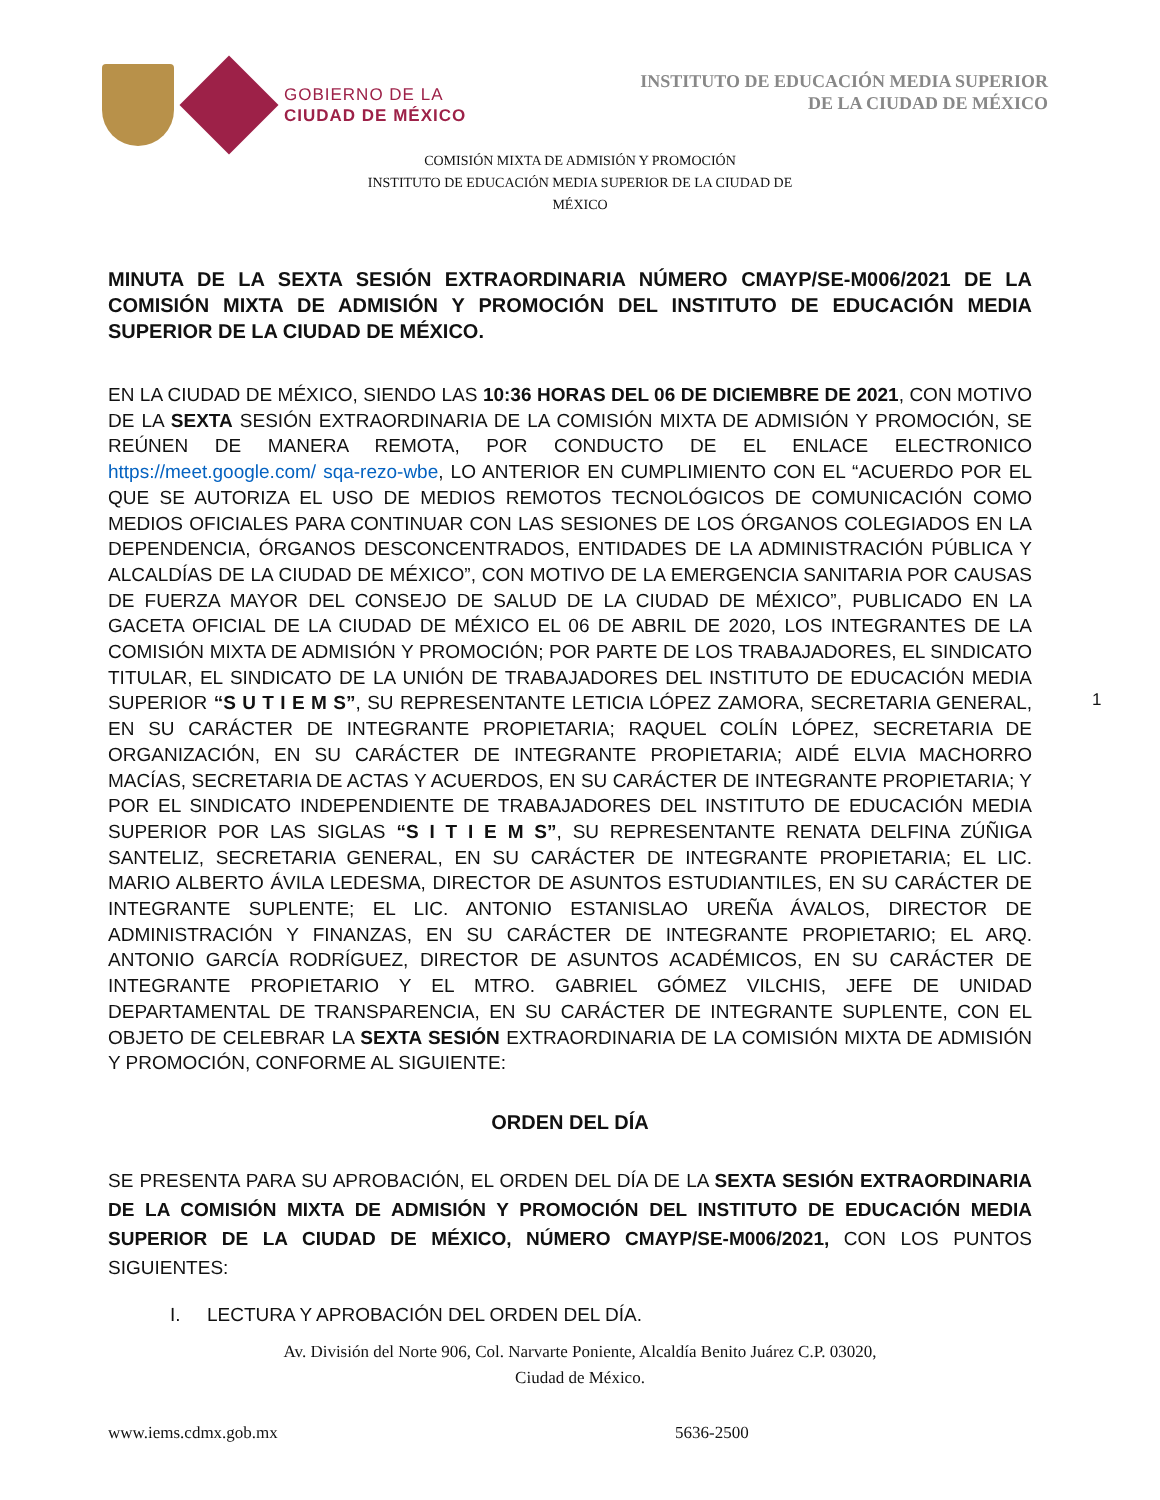GOBIERNO DE LA
CIUDAD DE MÉXICO
INSTITUTO DE EDUCACIÓN MEDIA SUPERIOR
DE LA CIUDAD DE MÉXICO
COMISIÓN MIXTA DE ADMISIÓN Y PROMOCIÓN
INSTITUTO DE EDUCACIÓN MEDIA SUPERIOR DE LA CIUDAD DE MÉXICO
MINUTA DE LA SEXTA SESIÓN EXTRAORDINARIA NÚMERO CMAYP/SE-M006/2021 DE LA COMISIÓN MIXTA DE ADMISIÓN Y PROMOCIÓN DEL INSTITUTO DE EDUCACIÓN MEDIA SUPERIOR DE LA CIUDAD DE MÉXICO.
EN LA CIUDAD DE MÉXICO, SIENDO LAS 10:36 HORAS DEL 06 DE DICIEMBRE DE 2021, CON MOTIVO DE LA SEXTA SESIÓN EXTRAORDINARIA DE LA COMISIÓN MIXTA DE ADMISIÓN Y PROMOCIÓN, SE REÚNEN DE MANERA REMOTA, POR CONDUCTO DE EL ENLACE ELECTRONICO https://meet.google.com/ sqa-rezo-wbe, LO ANTERIOR EN CUMPLIMIENTO CON EL “ACUERDO POR EL QUE SE AUTORIZA EL USO DE MEDIOS REMOTOS TECNOLÓGICOS DE COMUNICACIÓN COMO MEDIOS OFICIALES PARA CONTINUAR CON LAS SESIONES DE LOS ÓRGANOS COLEGIADOS EN LA DEPENDENCIA, ÓRGANOS DESCONCENTRADOS, ENTIDADES DE LA ADMINISTRACIÓN PÚBLICA Y ALCALDÍAS DE LA CIUDAD DE MÉXICO”, CON MOTIVO DE LA EMERGENCIA SANITARIA POR CAUSAS DE FUERZA MAYOR DEL CONSEJO DE SALUD DE LA CIUDAD DE MÉXICO”, PUBLICADO EN LA GACETA OFICIAL DE LA CIUDAD DE MÉXICO EL 06 DE ABRIL DE 2020, LOS INTEGRANTES DE LA COMISIÓN MIXTA DE ADMISIÓN Y PROMOCIÓN; POR PARTE DE LOS TRABAJADORES, EL SINDICATO TITULAR, EL SINDICATO DE LA UNIÓN DE TRABAJADORES DEL INSTITUTO DE EDUCACIÓN MEDIA SUPERIOR “S U T I E M S”, SU REPRESENTANTE LETICIA LÓPEZ ZAMORA, SECRETARIA GENERAL, EN SU CARÁCTER DE INTEGRANTE PROPIETARIA; RAQUEL COLÍN LÓPEZ, SECRETARIA DE ORGANIZACIÓN, EN SU CARÁCTER DE INTEGRANTE PROPIETARIA; AIDÉ ELVIA MACHORRO MACÍAS, SECRETARIA DE ACTAS Y ACUERDOS, EN SU CARÁCTER DE INTEGRANTE PROPIETARIA; Y POR EL SINDICATO INDEPENDIENTE DE TRABAJADORES DEL INSTITUTO DE EDUCACIÓN MEDIA SUPERIOR POR LAS SIGLAS “S I T I E M S”, SU REPRESENTANTE RENATA DELFINA ZÚÑIGA SANTELIZ, SECRETARIA GENERAL, EN SU CARÁCTER DE INTEGRANTE PROPIETARIA; EL LIC. MARIO ALBERTO ÁVILA LEDESMA, DIRECTOR DE ASUNTOS ESTUDIANTILES, EN SU CARÁCTER DE INTEGRANTE SUPLENTE; EL LIC. ANTONIO ESTANISLAO UREÑA ÁVALOS, DIRECTOR DE ADMINISTRACIÓN Y FINANZAS, EN SU CARÁCTER DE INTEGRANTE PROPIETARIO; EL ARQ. ANTONIO GARCÍA RODRÍGUEZ, DIRECTOR DE ASUNTOS ACADÉMICOS, EN SU CARÁCTER DE INTEGRANTE PROPIETARIO Y EL MTRO. GABRIEL GÓMEZ VILCHIS, JEFE DE UNIDAD DEPARTAMENTAL DE TRANSPARENCIA, EN SU CARÁCTER DE INTEGRANTE SUPLENTE, CON EL OBJETO DE CELEBRAR LA SEXTA SESIÓN EXTRAORDINARIA DE LA COMISIÓN MIXTA DE ADMISIÓN Y PROMOCIÓN, CONFORME AL SIGUIENTE:
ORDEN DEL DÍA
SE PRESENTA PARA SU APROBACIÓN, EL ORDEN DEL DÍA DE LA SEXTA SESIÓN EXTRAORDINARIA DE LA COMISIÓN MIXTA DE ADMISIÓN Y PROMOCIÓN DEL INSTITUTO DE EDUCACIÓN MEDIA SUPERIOR DE LA CIUDAD DE MÉXICO, NÚMERO CMAYP/SE-M006/2021, CON LOS PUNTOS SIGUIENTES:
I. LECTURA Y APROBACIÓN DEL ORDEN DEL DÍA.
1
Av. División del Norte 906, Col. Narvarte Poniente, Alcaldía Benito Juárez C.P. 03020,
Ciudad de México.
www.iems.cdmx.gob.mx 5636-2500